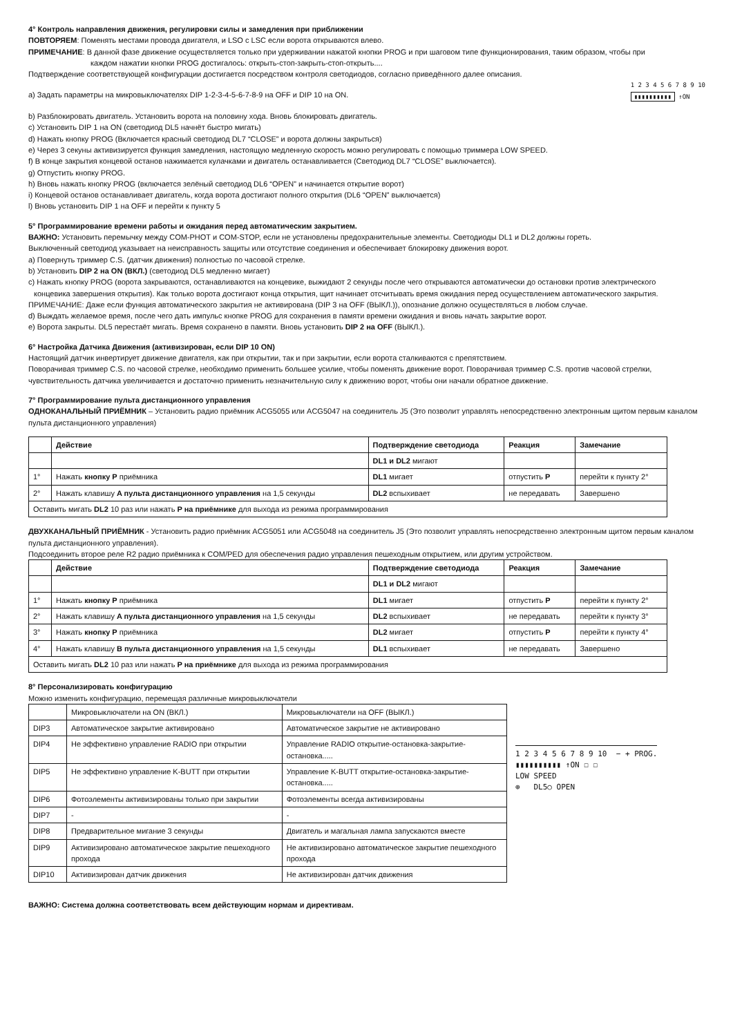4° Контроль направления движения, регулировки силы и замедления при приближении
ПОВТОРЯЕМ: Поменять местами провода двигателя, и LSO с LSC если ворота открываются влево.
ПРИМЕЧАНИЕ: В данной фазе движение осуществляется только при удерживании нажатой кнопки PROG и при шаговом типе функционирования, таким образом, чтобы при
каждом нажатии кнопки PROG достигалось: открыть-стоп-закрыть-стоп-открыть....
Подтверждение соответствующей конфигурации достигается посредством контроля светодиодов, согласно приведённого далее описания.
a) Задать параметры на микровыключателях DIP 1-2-3-4-5-6-7-8-9 на OFF и DIP 10 на ON.
1 2 3 4 5 6 7 8 9 10
▮▮▮▮▮▮▮▮▮▮ ↑ON
b) Разблокировать двигатель. Установить ворота на половину хода. Вновь блокировать двигатель.
c) Установить DIP 1 на ON (светодиод DL5 начнёт быстро мигать)
d) Нажать кнопку PROG (Включается красный светодиод DL7 “CLOSE” и ворота должны закрыться)
e) Через 3 секуны активизируется функция замедления, настоящую медленную скорость можно регулировать с помощью триммера LOW SPEED.
f) В конце закрытия концевой останов нажимается кулачками и двигатель останавливается (Светодиод DL7 “CLOSE” выключается).
g) Отпустить кнопку PROG.
h) Вновь нажать кнопку PROG (включается зелёный светодиод DL6 “OPEN” и начинается открытие ворот)
i) Концевой останов останавливает двигатель, когда ворота достигают полного открытия (DL6 “OPEN” выключается)
l) Вновь установить DIP 1 на OFF и перейти к пункту 5
5° Программирование времени работы и ожидания перед автоматическим закрытием.
ВАЖНО: Установить перемычку между COM-PHOT и COM-STOP, если не установлены предохранительные элементы. Светодиоды DL1 и DL2 должны гореть.
Выключенный светодиод указывает на неисправность защиты или отсутствие соединения и обеспечивает блокировку движения ворот.
a) Повернуть триммер C.S. (датчик движения) полностью по часовой стрелке.
b) Установить DIP 2 на ON (ВКЛ.) (светодиод DL5 медленно мигает)
c) Нажать кнопку PROG (ворота закрываются, останавливаются на концевике, выжидают 2 секунды после чего открываются автоматически до остановки против электрического
концевика завершения открытия). Как только ворота достигают конца открытия, щит начинает отсчитывать время ожидания перед осуществлением автоматического закрытия.
ПРИМЕЧАНИЕ: Даже если функция автоматического закрытия не активирована (DIP 3 на OFF (ВЫКЛ.)), опознание должно осуществляться в любом случае.
d) Выждать желаемое время, после чего дать импульс кнопке PROG для сохранения в памяти времени ожидания и вновь начать закрытие ворот.
e) Ворота закрыты. DL5 перестаёт мигать. Время сохранено в памяти. Вновь установить DIP 2 на OFF (ВЫКЛ.).
6° Настройка Датчика Движения (активизирован, если DIP 10 ON)
Настоящий датчик инвертирует движение двигателя, как при открытии, так и при закрытии, если ворота сталкиваются с препятствием.
Поворачивая триммер C.S. по часовой стрелке, необходимо применить большее усилие, чтобы поменять движение ворот. Поворачивая триммер C.S. против часовой стрелки, чувствительность датчика увеличивается и достаточно применить незначительную силу к движению ворот, чтобы они начали обратное движение.
7° Программирование пульта дистанционного управления
ОДНОКАНАЛЬНЫЙ ПРИЁМНИК – Установить радио приёмник ACG5055 или ACG5047 на соединитель J5 (Это позволит управлять непосредственно электронным щитом первым каналом пульта дистанционного управления)
| | Действие | Подтверждение светодиода | Реакция | Замечание |
| --- | --- | --- | --- | --- |
| | | DL1 и DL2 мигают | | |
| 1° | Нажать кнопку P приёмника | DL1 мигает | отпустить P | перейти к пункту 2° |
| 2° | Нажать клавишу A пульта дистанционного управления на 1,5 секунды | DL2 вспыхивает | не передавать | Завершено |
| Оставить мигать DL2 10 раз или нажать P на приёмнике для выхода из режима программирования | | | | |
ДВУХКАНАЛЬНЫЙ ПРИЁМНИК - Установить радио приёмник ACG5051 или ACG5048 на соединитель J5 (Это позволит управлять непосредственно электронным щитом первым каналом пульта дистанционного управления).
Подсоединить второе реле R2 радио приёмника к COM/PED для обеспечения радио управления пешеходным открытием, или другим устройством.
| | Действие | Подтверждение светодиода | Реакция | Замечание |
| --- | --- | --- | --- | --- |
| | | DL1 и DL2 мигают | | |
| 1° | Нажать кнопку P приёмника | DL1 мигает | отпустить P | перейти к пункту 2° |
| 2° | Нажать клавишу A пульта дистанционного управления на 1,5 секунды | DL2 вспыхивает | не передавать | перейти к пункту 3° |
| 3° | Нажать кнопку P приёмника | DL2 мигает | отпустить P | перейти к пункту 4° |
| 4° | Нажать клавишу B пульта дистанционного управления на 1,5 секунды | DL1 вспыхивает | не передавать | Завершено |
| Оставить мигать DL2 10 раз или нажать P на приёмнике для выхода из режима программирования | | | | |
8° Персонализировать конфигурацию
Можно изменить конфигурацию, перемещая различные микровыключатели
| | Микровыключатели на ON (ВКЛ.) | Микровыключатели на OFF (ВЫКЛ.) |
| DIP3 | Автоматическое закрытие активировано | Автоматическое закрытие не активировано |
| DIP4 | Не эффективно управление RADIO при открытии | Управление RADIO открытие-остановка-закрытие-остановка..... |
| DIP5 | Не эффективно управление K-BUTT при открытии | Управление K-BUTT открытие-остановка-закрытие-остановка..... |
| DIP6 | Фотоэлементы активизированы только при закрытии | Фотоэлементы всегда активизированы |
| DIP7 | - | - |
| DIP8 | Предварительное мигание 3 секунды | Двигатель и магальная лампа запускаются вместе |
| DIP9 | Активизировано автоматическое закрытие пешеходного прохода | Не активизировано автоматическое закрытие пешеходного прохода |
| DIP10 | Активизирован датчик движения | Не активизирован датчик движения |
1 2 3 4 5 6 7 8 9 10 − + PROG.
▮▮▮▮▮▮▮▮▮▮ ↑ON ☐ ☐
LOW SPEED
⊕ DL5○ OPEN
ВАЖНО: Система должна соответствовать всем действующим нормам и директивам.